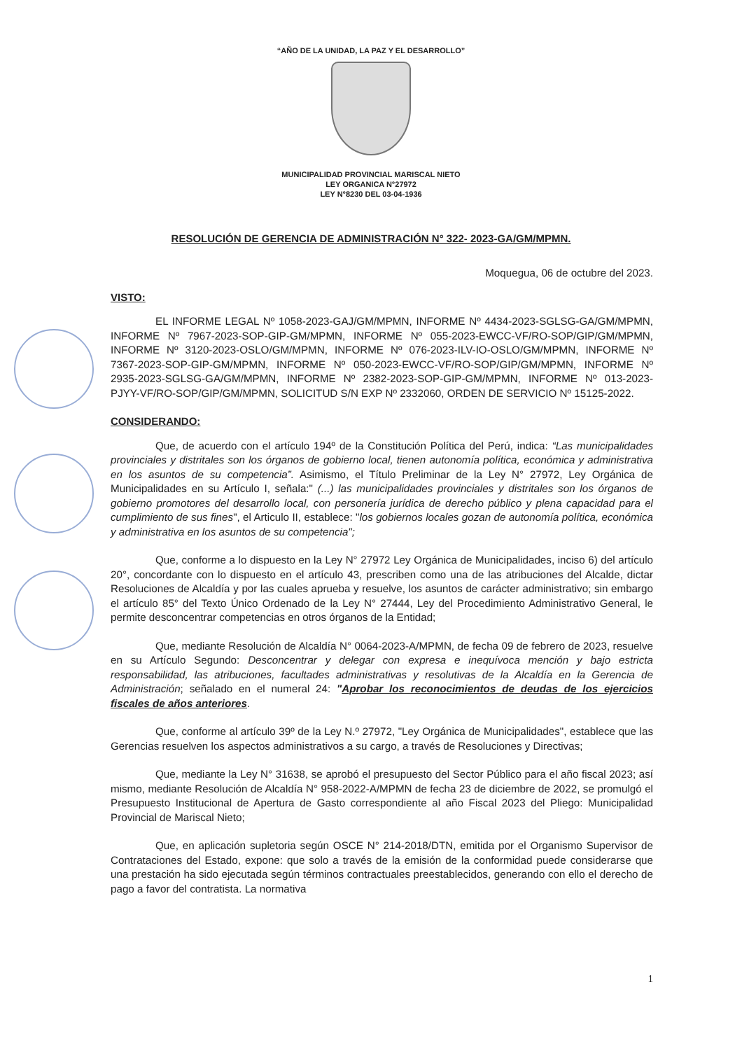“AÑO DE LA UNIDAD, LA PAZ Y EL DESARROLLO”
MUNICIPALIDAD PROVINCIAL MARISCAL NIETO
LEY ORGANICA N°27972
LEY N°8230 DEL 03-04-1936
RESOLUCIÓN DE GERENCIA DE ADMINISTRACIÓN N° 322- 2023-GA/GM/MPMN.
Moquegua, 06 de octubre del 2023.
VISTO:
EL INFORME LEGAL Nº 1058-2023-GAJ/GM/MPMN, INFORME Nº 4434-2023-SGLSG-GA/GM/MPMN, INFORME Nº 7967-2023-SOP-GIP-GM/MPMN, INFORME Nº 055-2023-EWCC-VF/RO-SOP/GIP/GM/MPMN, INFORME Nº 3120-2023-OSLO/GM/MPMN, INFORME Nº 076-2023-ILV-IO-OSLO/GM/MPMN, INFORME Nº 7367-2023-SOP-GIP-GM/MPMN, INFORME Nº 050-2023-EWCC-VF/RO-SOP/GIP/GM/MPMN, INFORME Nº 2935-2023-SGLSG-GA/GM/MPMN, INFORME Nº 2382-2023-SOP-GIP-GM/MPMN, INFORME Nº 013-2023-PJYY-VF/RO-SOP/GIP/GM/MPMN, SOLICITUD S/N EXP Nº 2332060, ORDEN DE SERVICIO Nº 15125-2022.
CONSIDERANDO:
Que, de acuerdo con el artículo 194º de la Constitución Política del Perú, indica: “Las municipalidades provinciales y distritales son los órganos de gobierno local, tienen autonomía política, económica y administrativa en los asuntos de su competencia”. Asimismo, el Título Preliminar de la Ley N° 27972, Ley Orgánica de Municipalidades en su Artículo I, señala:" (...) las municipalidades provinciales y distritales son los órganos de gobierno promotores del desarrollo local, con personería jurídica de derecho público y plena capacidad para el cumplimiento de sus fines", el Articulo II, establece: "los gobiernos locales gozan de autonomía política, económica y administrativa en los asuntos de su competencia";
Que, conforme a lo dispuesto en la Ley N° 27972 Ley Orgánica de Municipalidades, inciso 6) del artículo 20°, concordante con lo dispuesto en el artículo 43, prescriben como una de las atribuciones del Alcalde, dictar Resoluciones de Alcaldía y por las cuales aprueba y resuelve, los asuntos de carácter administrativo; sin embargo el artículo 85° del Texto Único Ordenado de la Ley N° 27444, Ley del Procedimiento Administrativo General, le permite desconcentrar competencias en otros órganos de la Entidad;
Que, mediante Resolución de Alcaldía N° 0064-2023-A/MPMN, de fecha 09 de febrero de 2023, resuelve en su Artículo Segundo: Desconcentrar y delegar con expresa e inequívoca mención y bajo estricta responsabilidad, las atribuciones, facultades administrativas y resolutivas de la Alcaldía en la Gerencia de Administración; señalado en el numeral 24: "Aprobar los reconocimientos de deudas de los ejercicios fiscales de años anteriores.
Que, conforme al artículo 39º de la Ley N.º 27972, "Ley Orgánica de Municipalidades", establece que las Gerencias resuelven los aspectos administrativos a su cargo, a través de Resoluciones y Directivas;
Que, mediante la Ley N° 31638, se aprobó el presupuesto del Sector Público para el año fiscal 2023; así mismo, mediante Resolución de Alcaldía N° 958-2022-A/MPMN de fecha 23 de diciembre de 2022, se promulgó el Presupuesto Institucional de Apertura de Gasto correspondiente al año Fiscal 2023 del Pliego: Municipalidad Provincial de Mariscal Nieto;
Que, en aplicación supletoria según OSCE N° 214-2018/DTN, emitida por el Organismo Supervisor de Contrataciones del Estado, expone: que solo a través de la emisión de la conformidad puede considerarse que una prestación ha sido ejecutada según términos contractuales preestablecidos, generando con ello el derecho de pago a favor del contratista. La normativa
1